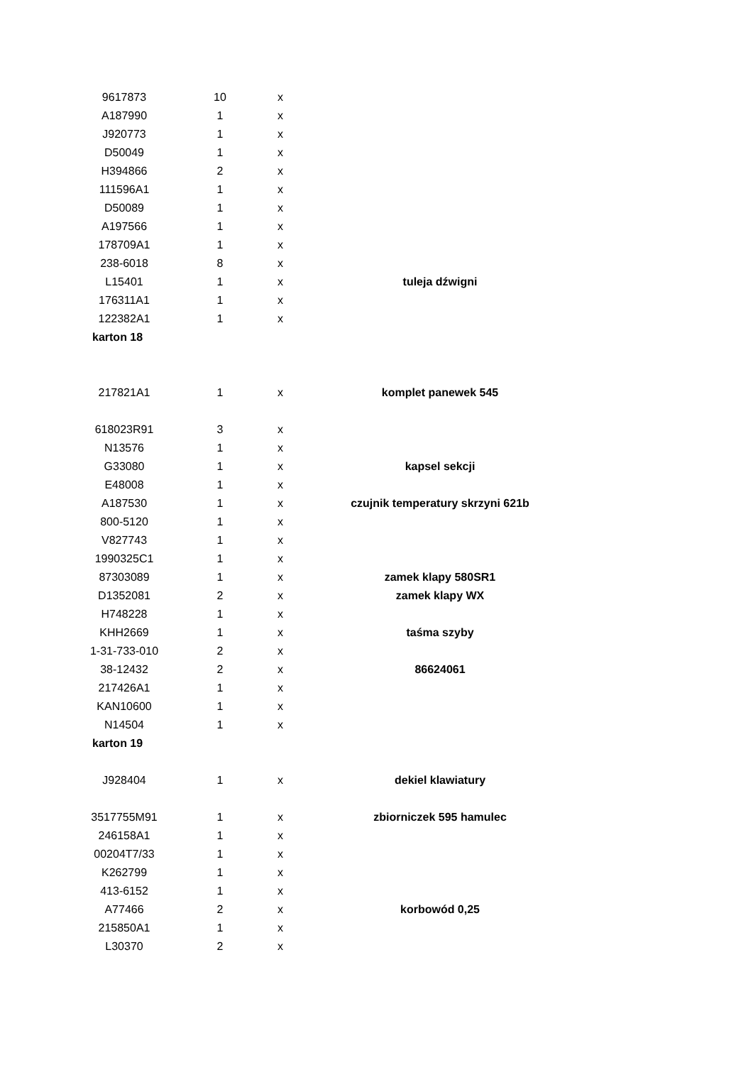| 9617873 | 10 | x | |
| A187990 | 1 | x | |
| J920773 | 1 | x | |
| D50049 | 1 | x | |
| H394866 | 2 | x | |
| 111596A1 | 1 | x | |
| D50089 | 1 | x | |
| A197566 | 1 | x | |
| 178709A1 | 1 | x | |
| 238-6018 | 8 | x | |
| L15401 | 1 | x | tuleja dźwigni |
| 176311A1 | 1 | x | |
| 122382A1 | 1 | x | |
| karton 18 | | | |
| 217821A1 | 1 | x | komplet panewek 545 |
| 618023R91 | 3 | x | |
| N13576 | 1 | x | |
| G33080 | 1 | x | kapsel sekcji |
| E48008 | 1 | x | |
| A187530 | 1 | x | czujnik temperatury skrzyni 621b |
| 800-5120 | 1 | x | |
| V827743 | 1 | x | |
| 1990325C1 | 1 | x | |
| 87303089 | 1 | x | zamek klapy 580SR1 |
| D1352081 | 2 | x | zamek klapy WX |
| H748228 | 1 | x | |
| KHH2669 | 1 | x | taśma szyby |
| 1-31-733-010 | 2 | x | |
| 38-12432 | 2 | x | 86624061 |
| 217426A1 | 1 | x | |
| KAN10600 | 1 | x | |
| N14504 | 1 | x | |
| karton 19 | | | |
| J928404 | 1 | x | dekiel klawiatury |
| 3517755M91 | 1 | x | zbiorniczek 595 hamulec |
| 246158A1 | 1 | x | |
| 00204T7/33 | 1 | x | |
| K262799 | 1 | x | |
| 413-6152 | 1 | x | |
| A77466 | 2 | x | korbowód 0,25 |
| 215850A1 | 1 | x | |
| L30370 | 2 | x | |